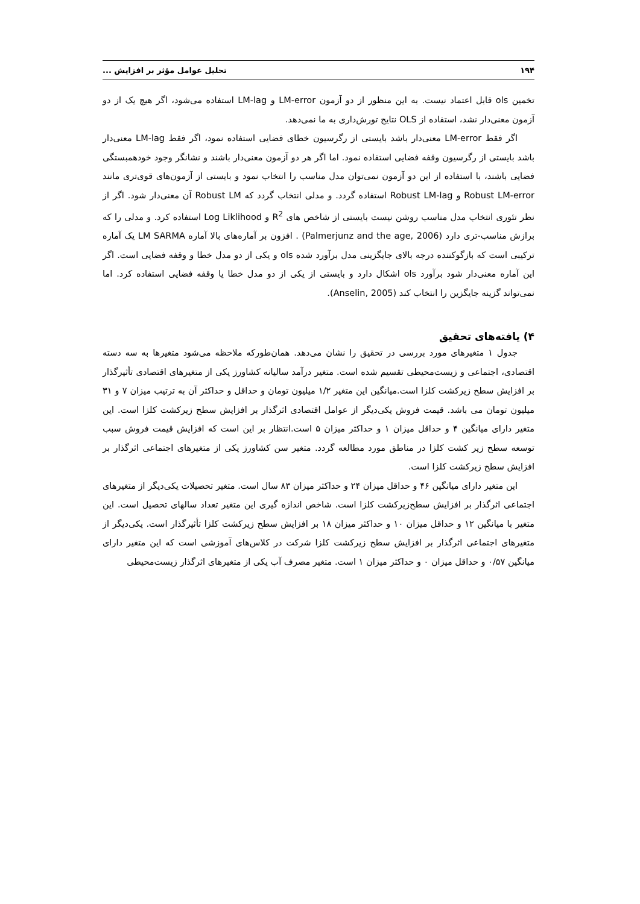۱۹۴ تحلیل عوامل مؤثر بر افزایش ...
تخمین ols قابل اعتماد نیست. به این منظور از دو آزمون LM-error و LM-lag استفاده می‌شود، اگر هیچ یک از دو آزمون معنی‌دار نشد، استفاده از OLS نتایج تورش‌داری به ما نمی‌دهد.
اگر فقط LM-error معنی‌دار باشد بایستی از رگرسیون خطای فضایی استفاده نمود، اگر فقط LM-lag معنی‌دار باشد بایستی از رگرسیون وقفه فضایی استفاده نمود. اما اگر هر دو آزمون معنی‌دار باشند و نشانگر وجود خودهمبستگی فضایی باشند، با استفاده از این دو آزمون نمی‌توان مدل مناسب را انتخاب نمود و بایستی از آزمون‌های قوی‌تری مانند Robust LM-error و Robust LM-lag استفاده گردد. و مدلی انتخاب گردد که Robust LM آن معنی‌دار شود. اگر از نظر تئوری انتخاب مدل مناسب روشن نیست بایستی از شاخص های R<sup>2</sup> و Log Liklihood استفاده کرد. و مدلی را که برازش مناسب-تری دارد (Palmerjunz and the age, 2006) . افزون بر آماره‌های بالا آماره LM SARMA یک آماره ترکیبی است که بازگوکننده درجه بالای جایگزینی مدل برآورد شده ols و یکی از دو مدل خطا و وقفه فضایی است. اگر این آماره معنی‌دار شود برآورد ols اشکال دارد و بایستی از یکی از دو مدل خطا یا وقفه فضایی استفاده کرد. اما نمی‌تواند گزینه جایگزین را انتخاب کند (Anselin, 2005).
۴) یافته‌های تحقیق
جدول ۱ متغیرهای مورد بررسی در تحقیق را نشان می‌دهد. همان‌طورکه ملاحظه می‌شود متغیرها به سه دسته اقتصادی، اجتماعی و زیست‌محیطی تقسیم شده است. متغیر درآمد سالیانه کشاورز یکی از متغیرهای اقتصادی تأثیرگذار بر افزایش سطح زیرکشت کلزا است.میانگین این متغیر ۱/۲ میلیون تومان و حداقل و حداکثر آن به ترتیب میزان ۷ و ۳۱ میلیون تومان می باشد. قیمت فروش یکی‌دیگر از عوامل اقتصادی اثرگذار بر افزایش سطح زیرکشت کلزا است. این متغیر دارای میانگین ۴ و حداقل میزان ۱ و حداکثر میزان ۵ است.انتظار بر این است که افزایش قیمت فروش سبب توسعه سطح زیر کشت کلزا در مناطق مورد مطالعه گردد. متغیر سن کشاورز یکی از متغیرهای اجتماعی اثرگذار بر افزایش سطح زیرکشت کلزا است.
این متغیر دارای میانگین ۴۶ و حداقل میزان ۲۴ و حداکثر میزان ۸۳ سال است. متغیر تحصیلات یکی‌دیگر از متغیرهای اجتماعی اثرگذار بر افزایش سطح‌زیرکشت کلزا است. شاخص اندازه گیری این متغیر تعداد سالهای تحصیل است. این متغیر با میانگین ۱۲ و حداقل میزان ۱۰ و حداکثر میزان ۱۸ بر افزایش سطح زیرکشت کلزا تأثیرگذار است. یکی‌دیگر از متغیرهای اجتماعی اثرگذار بر افزایش سطح زیرکشت کلزا شرکت در کلاس‌های آموزشی است که این متغیر دارای میانگین ۰/۵۷ و حداقل میزان ۰ و حداکثر میزان ۱ است. متغیر مصرف آب یکی از متغیرهای اثرگذار زیست‌محیطی